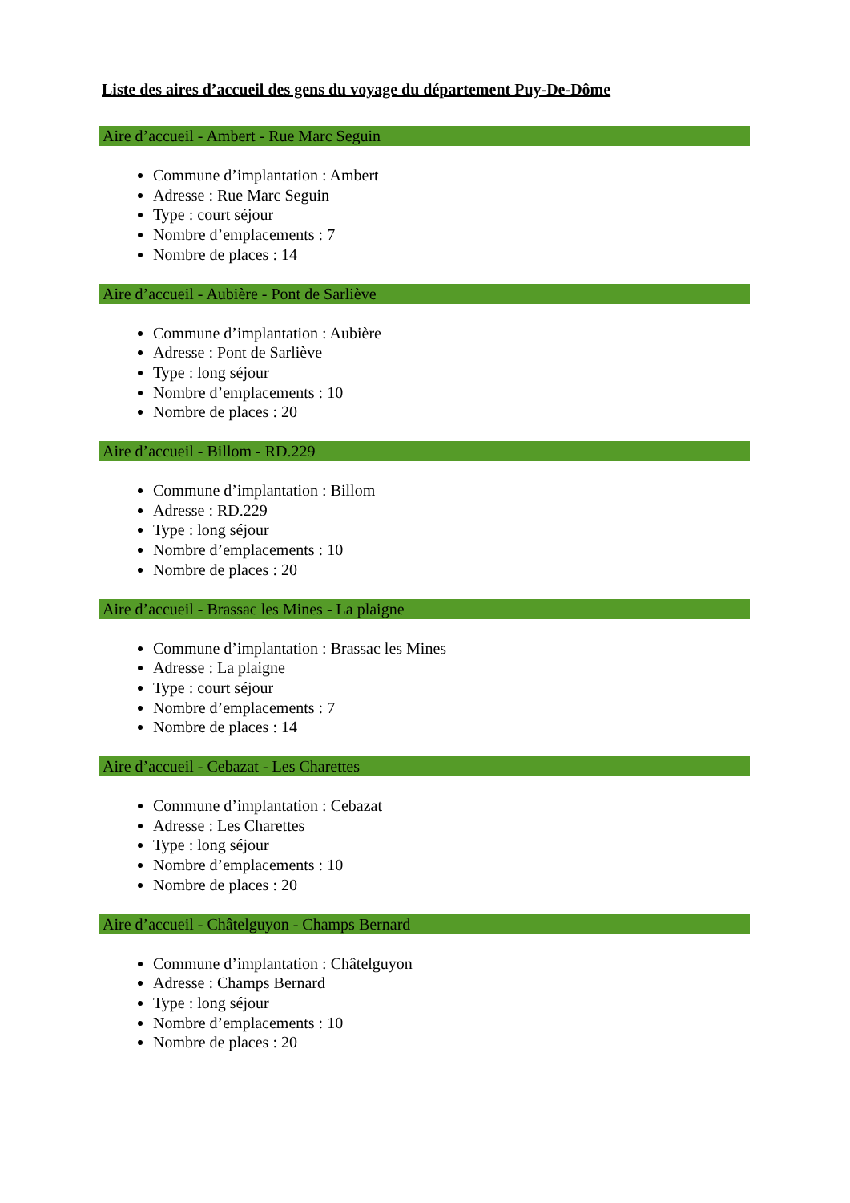Liste des aires d’accueil des gens du voyage du département Puy-De-Dôme
Aire d’accueil - Ambert - Rue Marc Seguin
Commune d’implantation : Ambert
Adresse : Rue Marc Seguin
Type : court séjour
Nombre d’emplacements : 7
Nombre de places : 14
Aire d’accueil - Aubière - Pont de Sarliève
Commune d’implantation : Aubière
Adresse : Pont de Sarliève
Type : long séjour
Nombre d’emplacements : 10
Nombre de places : 20
Aire d’accueil - Billom - RD.229
Commune d’implantation : Billom
Adresse : RD.229
Type : long séjour
Nombre d’emplacements : 10
Nombre de places : 20
Aire d’accueil - Brassac les Mines - La plaigne
Commune d’implantation : Brassac les Mines
Adresse : La plaigne
Type : court séjour
Nombre d’emplacements : 7
Nombre de places : 14
Aire d’accueil - Cebazat - Les Charettes
Commune d’implantation : Cebazat
Adresse : Les Charettes
Type : long séjour
Nombre d’emplacements : 10
Nombre de places : 20
Aire d’accueil - Châtelguyon - Champs Bernard
Commune d’implantation : Châtelguyon
Adresse : Champs Bernard
Type : long séjour
Nombre d’emplacements : 10
Nombre de places : 20